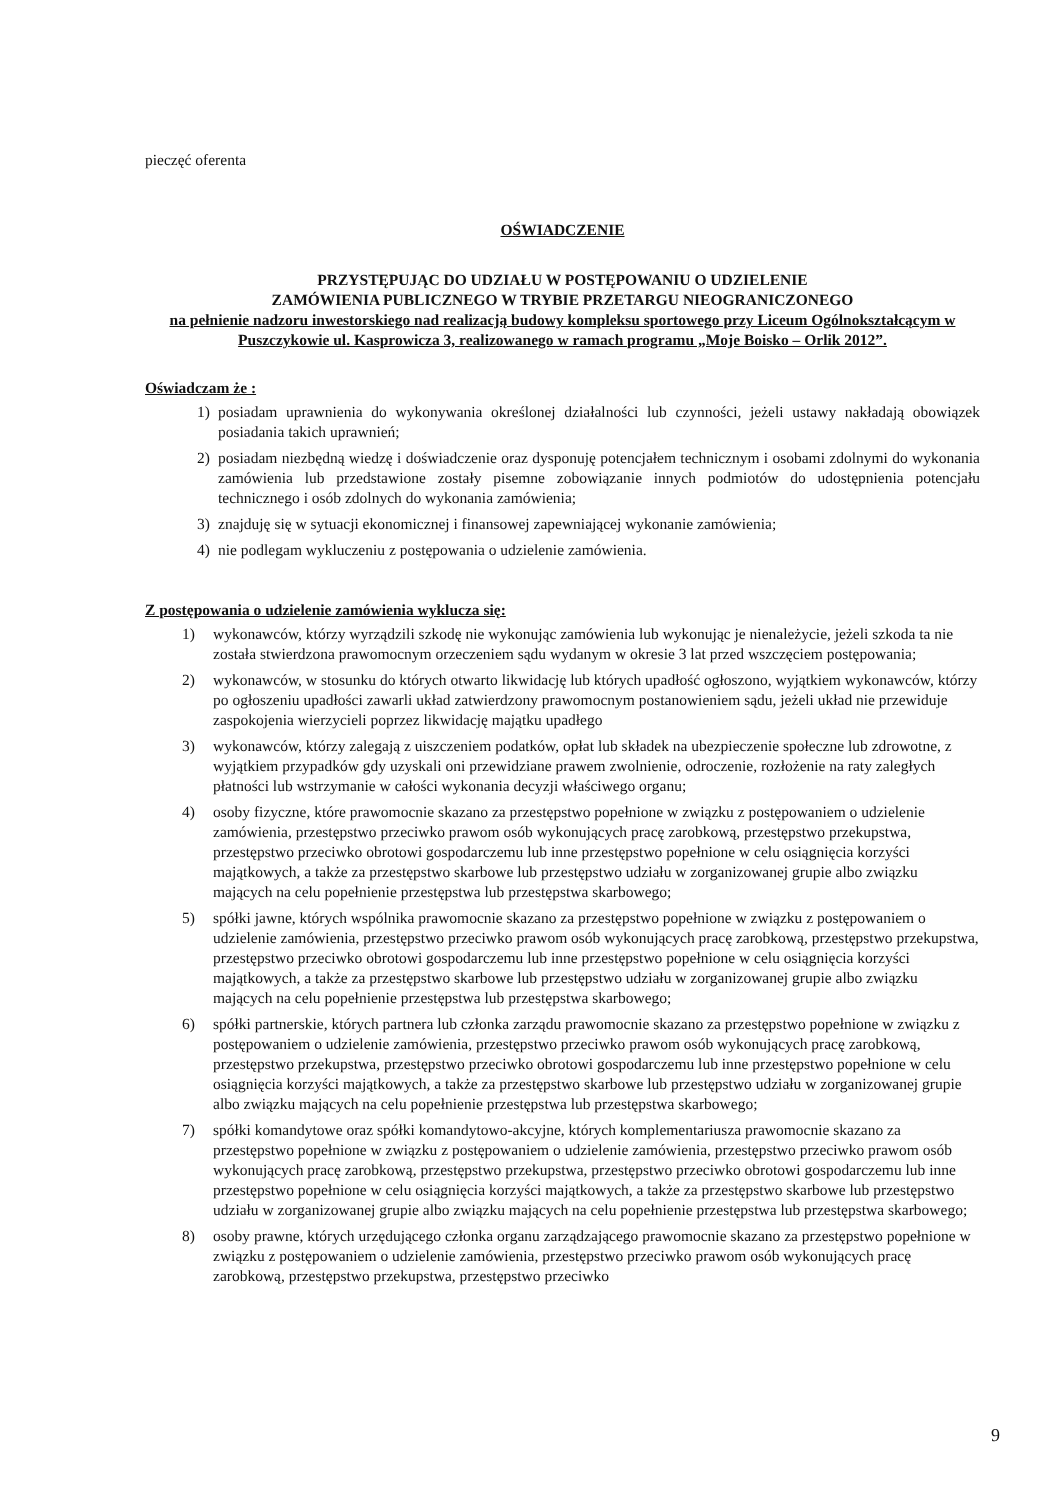pieczęć oferenta
OŚWIADCZENIE
PRZYSTĘPUJĄC DO UDZIAŁU W POSTĘPOWANIU O UDZIELENIE
ZAMÓWIENIA PUBLICZNEGO W TRYBIE PRZETARGU NIEOGRANICZONEGO
na pełnienie nadzoru inwestorskiego nad realizacją budowy kompleksu sportowego przy Liceum Ogólnokształcącym w Puszczykowie ul. Kasprowicza 3, realizowanego w ramach programu „Moje Boisko – Orlik 2012”.
Oświadczam że :
1) posiadam uprawnienia do wykonywania określonej działalności lub czynności, jeżeli ustawy nakładają obowiązek posiadania takich uprawnień;
2) posiadam niezbędną wiedzę i doświadczenie oraz dysponuję potencjałem technicznym i osobami zdolnymi do wykonania zamówienia lub przedstawione zostały pisemne zobowiązanie innych podmiotów do udostępnienia potencjału technicznego i osób zdolnych do wykonania zamówienia;
3) znajduję się w sytuacji ekonomicznej i finansowej zapewniającej wykonanie zamówienia;
4) nie podlegam wykluczeniu z postępowania o udzielenie zamówienia.
Z postępowania o udzielenie zamówienia wyklucza się:
1) wykonawców, którzy wyrządzili szkodę nie wykonując zamówienia lub wykonując je nienależycie, jeżeli szkoda ta nie została stwierdzona prawomocnym orzeczeniem sądu wydanym w okresie 3 lat przed wszczęciem postępowania;
2) wykonawców, w stosunku do których otwarto likwidację lub których upadłość ogłoszono, wyjątkiem wykonawców, którzy po ogłoszeniu upadłości zawarli układ zatwierdzony prawomocnym postanowieniem sądu, jeżeli układ nie przewiduje zaspokojenia wierzycieli poprzez likwidację majątku upadłego
3) wykonawców, którzy zalegają z uiszczeniem podatków, opłat lub składek na ubezpieczenie społeczne lub zdrowotne, z wyjątkiem przypadków gdy uzyskali oni przewidziane prawem zwolnienie, odroczenie, rozłożenie na raty zaległych płatności lub wstrzymanie w całości wykonania decyzji właściwego organu;
4) osoby fizyczne, które prawomocnie skazano za przestępstwo popełnione w związku z postępowaniem o udzielenie zamówienia, przestępstwo przeciwko prawom osób wykonujących pracę zarobkową, przestępstwo przekupstwa, przestępstwo przeciwko obrotowi gospodarczemu lub inne przestępstwo popełnione w celu osiągnięcia korzyści majątkowych, a także za przestępstwo skarbowe lub przestępstwo udziału w zorganizowanej grupie albo związku mających na celu popełnienie przestępstwa lub przestępstwa skarbowego;
5) spółki jawne, których wspólnika prawomocnie skazano za przestępstwo popełnione w związku z postępowaniem o udzielenie zamówienia, przestępstwo przeciwko prawom osób wykonujących pracę zarobkową, przestępstwo przekupstwa, przestępstwo przeciwko obrotowi gospodarczemu lub inne przestępstwo popełnione w celu osiągnięcia korzyści majątkowych, a także za przestępstwo skarbowe lub przestępstwo udziału w zorganizowanej grupie albo związku mających na celu popełnienie przestępstwa lub przestępstwa skarbowego;
6) spółki partnerskie, których partnera lub członka zarządu prawomocnie skazano za przestępstwo popełnione w związku z postępowaniem o udzielenie zamówienia, przestępstwo przeciwko prawom osób wykonujących pracę zarobkową, przestępstwo przekupstwa, przestępstwo przeciwko obrotowi gospodarczemu lub inne przestępstwo popełnione w celu osiągnięcia korzyści majątkowych, a także za przestępstwo skarbowe lub przestępstwo udziału w zorganizowanej grupie albo związku mających na celu popełnienie przestępstwa lub przestępstwa skarbowego;
7) spółki komandytowe oraz spółki komandytowo-akcyjne, których komplementariusza prawomocnie skazano za przestępstwo popełnione w związku z postępowaniem o udzielenie zamówienia, przestępstwo przeciwko prawom osób wykonujących pracę zarobkową, przestępstwo przekupstwa, przestępstwo przeciwko obrotowi gospodarczemu lub inne przestępstwo popełnione w celu osiągnięcia korzyści majątkowych, a także za przestępstwo skarbowe lub przestępstwo udziału w zorganizowanej grupie albo związku mających na celu popełnienie przestępstwa lub przestępstwa skarbowego;
8) osoby prawne, których urzędującego członka organu zarządzającego prawomocnie skazano za przestępstwo popełnione w związku z postępowaniem o udzielenie zamówienia, przestępstwo przeciwko prawom osób wykonujących pracę zarobkową, przestępstwo przekupstwa, przestępstwo przeciwko
9